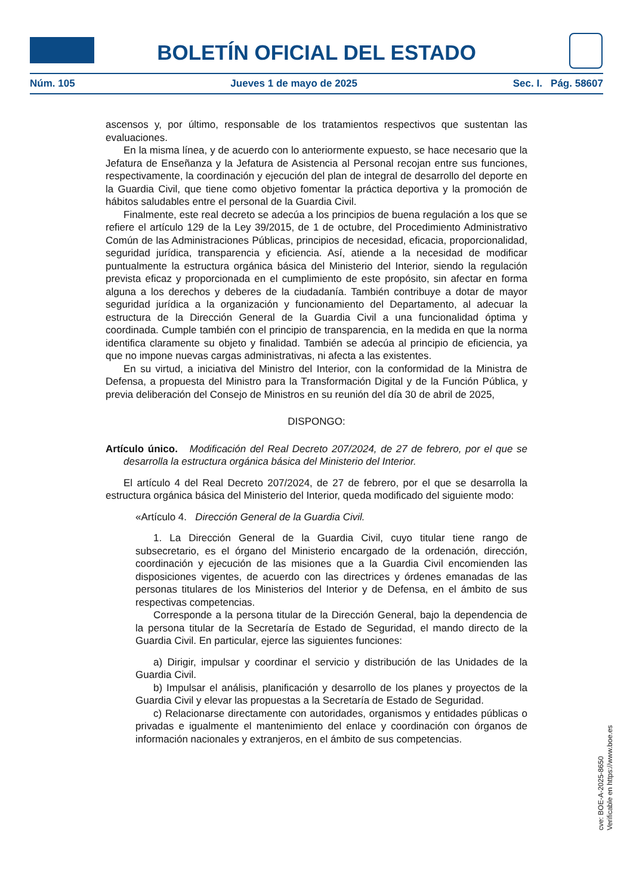BOLETÍN OFICIAL DEL ESTADO
Núm. 105 Jueves 1 de mayo de 2025 Sec. I. Pág. 58607
ascensos y, por último, responsable de los tratamientos respectivos que sustentan las evaluaciones.
En la misma línea, y de acuerdo con lo anteriormente expuesto, se hace necesario que la Jefatura de Enseñanza y la Jefatura de Asistencia al Personal recojan entre sus funciones, respectivamente, la coordinación y ejecución del plan de integral de desarrollo del deporte en la Guardia Civil, que tiene como objetivo fomentar la práctica deportiva y la promoción de hábitos saludables entre el personal de la Guardia Civil.
Finalmente, este real decreto se adecúa a los principios de buena regulación a los que se refiere el artículo 129 de la Ley 39/2015, de 1 de octubre, del Procedimiento Administrativo Común de las Administraciones Públicas, principios de necesidad, eficacia, proporcionalidad, seguridad jurídica, transparencia y eficiencia. Así, atiende a la necesidad de modificar puntualmente la estructura orgánica básica del Ministerio del Interior, siendo la regulación prevista eficaz y proporcionada en el cumplimiento de este propósito, sin afectar en forma alguna a los derechos y deberes de la ciudadanía. También contribuye a dotar de mayor seguridad jurídica a la organización y funcionamiento del Departamento, al adecuar la estructura de la Dirección General de la Guardia Civil a una funcionalidad óptima y coordinada. Cumple también con el principio de transparencia, en la medida en que la norma identifica claramente su objeto y finalidad. También se adecúa al principio de eficiencia, ya que no impone nuevas cargas administrativas, ni afecta a las existentes.
En su virtud, a iniciativa del Ministro del Interior, con la conformidad de la Ministra de Defensa, a propuesta del Ministro para la Transformación Digital y de la Función Pública, y previa deliberación del Consejo de Ministros en su reunión del día 30 de abril de 2025,
DISPONGO:
Artículo único. Modificación del Real Decreto 207/2024, de 27 de febrero, por el que se desarrolla la estructura orgánica básica del Ministerio del Interior.
El artículo 4 del Real Decreto 207/2024, de 27 de febrero, por el que se desarrolla la estructura orgánica básica del Ministerio del Interior, queda modificado del siguiente modo:
«Artículo 4. Dirección General de la Guardia Civil.
1. La Dirección General de la Guardia Civil, cuyo titular tiene rango de subsecretario, es el órgano del Ministerio encargado de la ordenación, dirección, coordinación y ejecución de las misiones que a la Guardia Civil encomienden las disposiciones vigentes, de acuerdo con las directrices y órdenes emanadas de las personas titulares de los Ministerios del Interior y de Defensa, en el ámbito de sus respectivas competencias.
Corresponde a la persona titular de la Dirección General, bajo la dependencia de la persona titular de la Secretaría de Estado de Seguridad, el mando directo de la Guardia Civil. En particular, ejerce las siguientes funciones:
a) Dirigir, impulsar y coordinar el servicio y distribución de las Unidades de la Guardia Civil.
b) Impulsar el análisis, planificación y desarrollo de los planes y proyectos de la Guardia Civil y elevar las propuestas a la Secretaría de Estado de Seguridad.
c) Relacionarse directamente con autoridades, organismos y entidades públicas o privadas e igualmente el mantenimiento del enlace y coordinación con órganos de información nacionales y extranjeros, en el ámbito de sus competencias.
cve: BOE-A-2025-8650
Verificable en https://www.boe.es